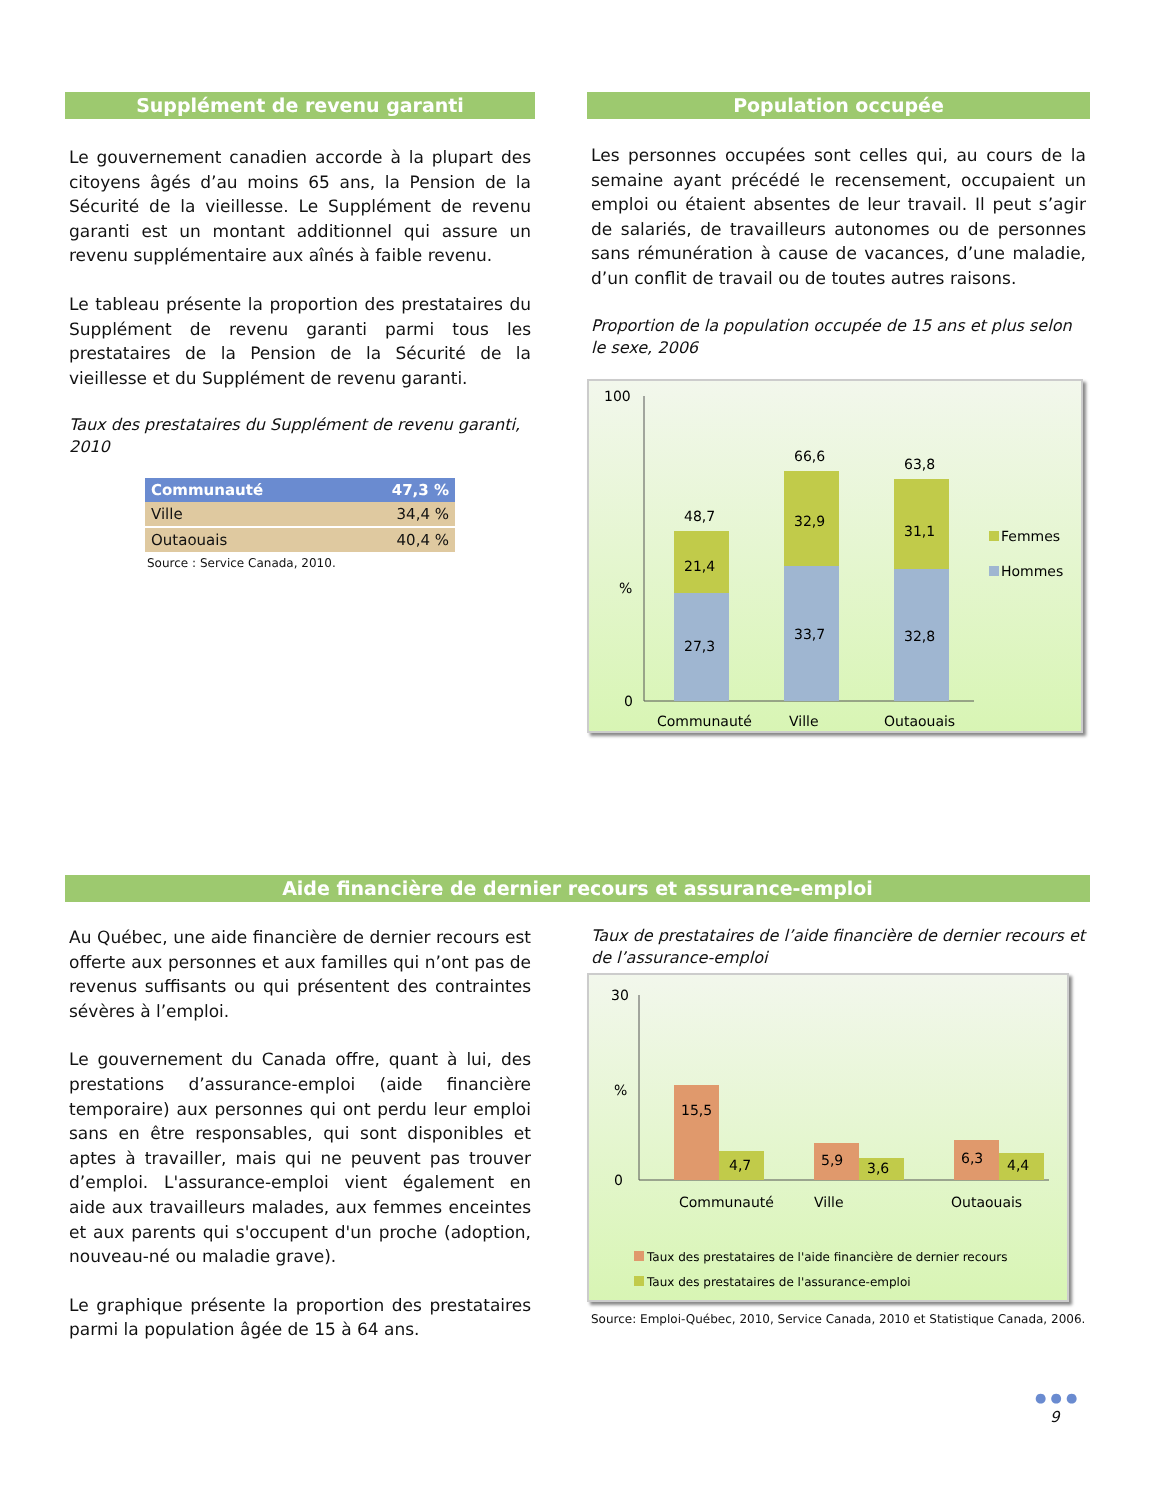Supplément de revenu garanti
Le gouvernement canadien accorde à la plupart des citoyens âgés d’au moins 65 ans, la Pension de la Sécurité de la vieillesse. Le Supplément de revenu garanti est un montant additionnel qui assure un revenu supplémentaire aux aînés à faible revenu.
Le tableau présente la proportion des prestataires du Supplément de revenu garanti parmi tous les prestataires de la Pension de la Sécurité de la vieillesse et du Supplément de revenu garanti.
Taux des prestataires du Supplément de revenu garanti, 2010
| Communauté | 47,3 % |
| --- | --- |
| Ville | 34,4 % |
| Outaouais | 40,4 % |
Source : Service Canada, 2010.
Population occupée
Les personnes occupées sont celles qui, au cours de la semaine ayant précédé le recensement, occupaient un emploi ou étaient absentes de leur travail. Il peut s’agir de salariés, de travailleurs autonomes ou de personnes sans rémunération à cause de vacances, d’une maladie, d’un conflit de travail ou de toutes autres raisons.
Proportion de la population occupée de 15 ans et plus selon le sexe, 2006
100
%
0
27,3
21,4
48,7
33,7
32,9
66,6
32,8
31,1
63,8
Communauté
Ville
Outaouais
Femmes
Hommes
Aide financière de dernier recours et assurance-emploi
Au Québec, une aide financière de dernier recours est offerte aux personnes et aux familles qui n’ont pas de revenus suffisants ou qui présentent des contraintes sévères à l’emploi.
Le gouvernement du Canada offre, quant à lui, des prestations d’assurance-emploi (aide financière temporaire) aux personnes qui ont perdu leur emploi sans en être responsables, qui sont disponibles et aptes à travailler, mais qui ne peuvent pas trouver d’emploi. L'assurance-emploi vient également en aide aux travailleurs malades, aux femmes enceintes et aux parents qui s'occupent d'un proche (adoption, nouveau-né ou maladie grave).
Le graphique présente la proportion des prestataires parmi la population âgée de 15 à 64 ans.
Taux de prestataires de l’aide financière de dernier recours et de l’assurance-emploi
30
%
0
15,5
4,7
5,9
3,6
6,3
4,4
Communauté
Ville
Outaouais
Taux des prestataires de l'aide financière de dernier recours
Taux des prestataires de l'assurance-emploi
Source: Emploi-Québec, 2010, Service Canada, 2010 et Statistique Canada, 2006.
● ● ●
9